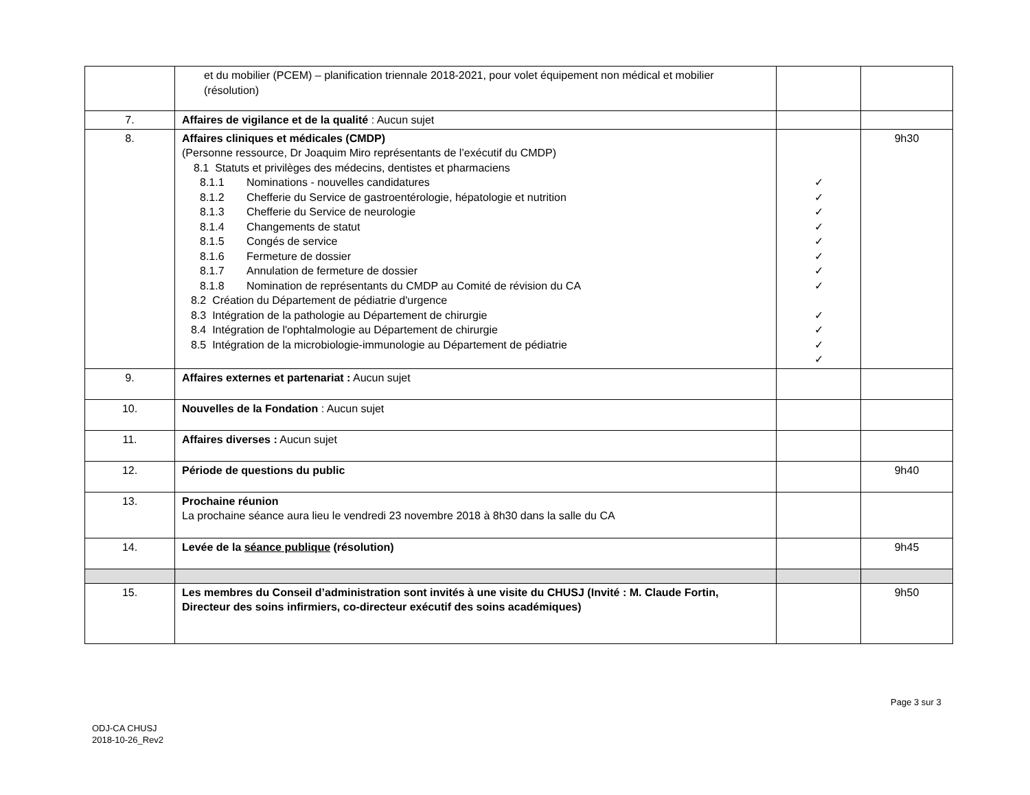| | et du mobilier (PCEM) – planification triennale 2018-2021, pour volet équipement non médical et mobilier (résolution) | | |
| 7. | Affaires de vigilance et de la qualité : Aucun sujet | | |
| 8. | Affaires cliniques et médicales (CMDP) (Personne ressource, Dr Joaquim Miro représentants de l’exécutif du CMDP) 8.1 Statuts et privilèges des médecins, dentistes et pharmaciens 8.1.1 Nominations - nouvelles candidatures 8.1.2 Chefferie du Service de gastroentérologie, hépatologie et nutrition 8.1.3 Chefferie du Service de neurologie 8.1.4 Changements de statut 8.1.5 Congés de service 8.1.6 Fermeture de dossier 8.1.7 Annulation de fermeture de dossier 8.1.8 Nomination de représentants du CMDP au Comité de révision du CA 8.2 Création du Département de pédiatrie d'urgence 8.3 Intégration de la pathologie au Département de chirurgie 8.4 Intégration de l'ophtalmologie au Département de chirurgie 8.5 Intégration de la microbiologie-immunologie au Département de pédiatrie | ✓ ✓ ✓ ✓ ✓ ✓ ✓ ✓ ✓ ✓ ✓ ✓ | 9h30 |
| 9. | Affaires externes et partenariat : Aucun sujet | | |
| 10. | Nouvelles de la Fondation : Aucun sujet | | |
| 11. | Affaires diverses : Aucun sujet | | |
| 12. | Période de questions du public | | 9h40 |
| 13. | Prochaine réunion La prochaine séance aura lieu le vendredi 23 novembre 2018 à 8h30 dans la salle du CA | | |
| 14. | Levée de la séance publique (résolution) | | 9h45 |
| 15. | Les membres du Conseil d’administration sont invités à une visite du CHUSJ (Invité : M. Claude Fortin, Directeur des soins infirmiers, co-directeur exécutif des soins académiques) | | 9h50 |
Page 3 sur 3
ODJ-CA CHUSJ
2018-10-26_Rev2